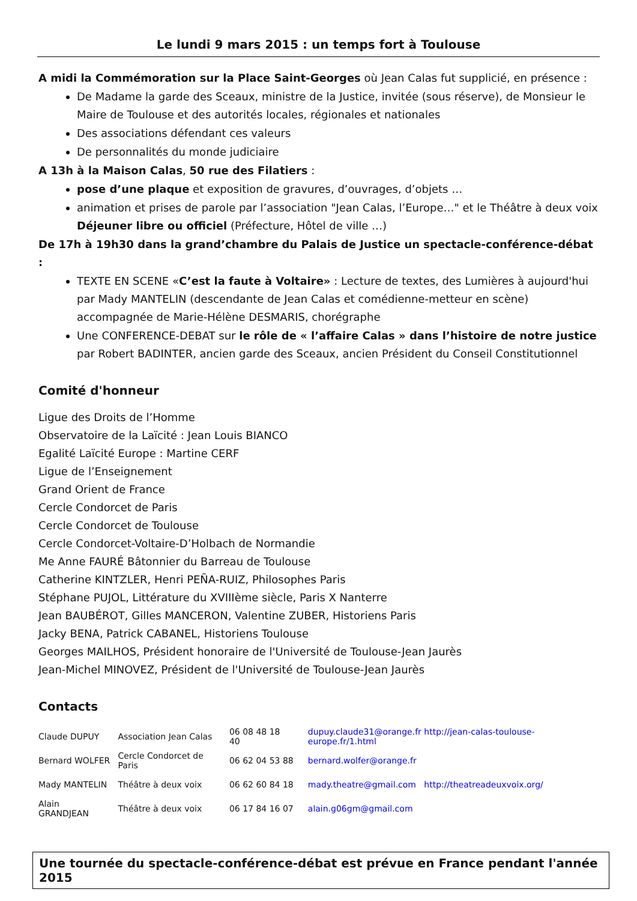Le lundi 9 mars 2015 : un temps fort à Toulouse
A midi la Commémoration sur la Place Saint-Georges où Jean Calas fut supplicié, en présence :
De Madame la garde des Sceaux, ministre de la Justice, invitée (sous réserve), de Monsieur le Maire de Toulouse et des autorités locales, régionales et nationales
Des associations défendant ces valeurs
De personnalités du monde judiciaire
A 13h à la Maison Calas, 50 rue des Filatiers :
pose d’une plaque et exposition de gravures, d’ouvrages, d’objets …
animation et prises de parole par l’association "Jean Calas, l’Europe…" et le Théâtre à deux voix
Déjeuner libre ou officiel (Préfecture, Hôtel de ville …)
De 17h à 19h30 dans la grand’chambre du Palais de Justice un spectacle-conférence-débat :
TEXTE EN SCENE «C’est la faute à Voltaire» : Lecture de textes, des Lumières à aujourd'hui par Mady MANTELIN (descendante de Jean Calas et comédienne-metteur en scène) accompagnée de Marie-Hélène DESMARIS, chorégraphe
Une CONFERENCE-DEBAT sur le rôle de « l’affaire Calas » dans l’histoire de notre justice par Robert BADINTER, ancien garde des Sceaux, ancien Président du Conseil Constitutionnel
Comité d'honneur
Ligue des Droits de l’Homme
Observatoire de la Laïcité : Jean Louis BIANCO
Egalité Laïcité Europe : Martine CERF
Ligue de l’Enseignement
Grand Orient de France
Cercle Condorcet de Paris
Cercle Condorcet de Toulouse
Cercle Condorcet-Voltaire-D’Holbach de Normandie
Me Anne FAURÉ Bâtonnier du Barreau de Toulouse
Catherine KINTZLER, Henri PEÑA-RUIZ, Philosophes Paris
Stéphane PUJOL, Littérature du XVIIIème siècle, Paris X Nanterre
Jean BAUBÉROT, Gilles MANCERON, Valentine ZUBER, Historiens Paris
Jacky BENA, Patrick CABANEL, Historiens Toulouse
Georges MAILHOS, Président honoraire de l'Université de Toulouse-Jean Jaurès
Jean-Michel MINOVEZ, Président de l'Université de Toulouse-Jean Jaurès
Contacts
| Claude DUPUY | Association Jean Calas | 06 08 48 18 40 | dupuy.claude31@orange.fr http://jean-calas-toulouse-europe.fr/1.html |
| Bernard WOLFER | Cercle Condorcet de Paris | 06 62 04 53 88 | bernard.wolfer@orange.fr |
| Mady MANTELIN | Théâtre à deux voix | 06 62 60 84 18 | mady.theatre@gmail.com http://theatreadeuxvoix.org/ |
| Alain GRANDJEAN | Théâtre à deux voix | 06 17 84 16 07 | alain.g06gm@gmail.com |
Une tournée du spectacle-conférence-débat est prévue en France pendant l'année 2015